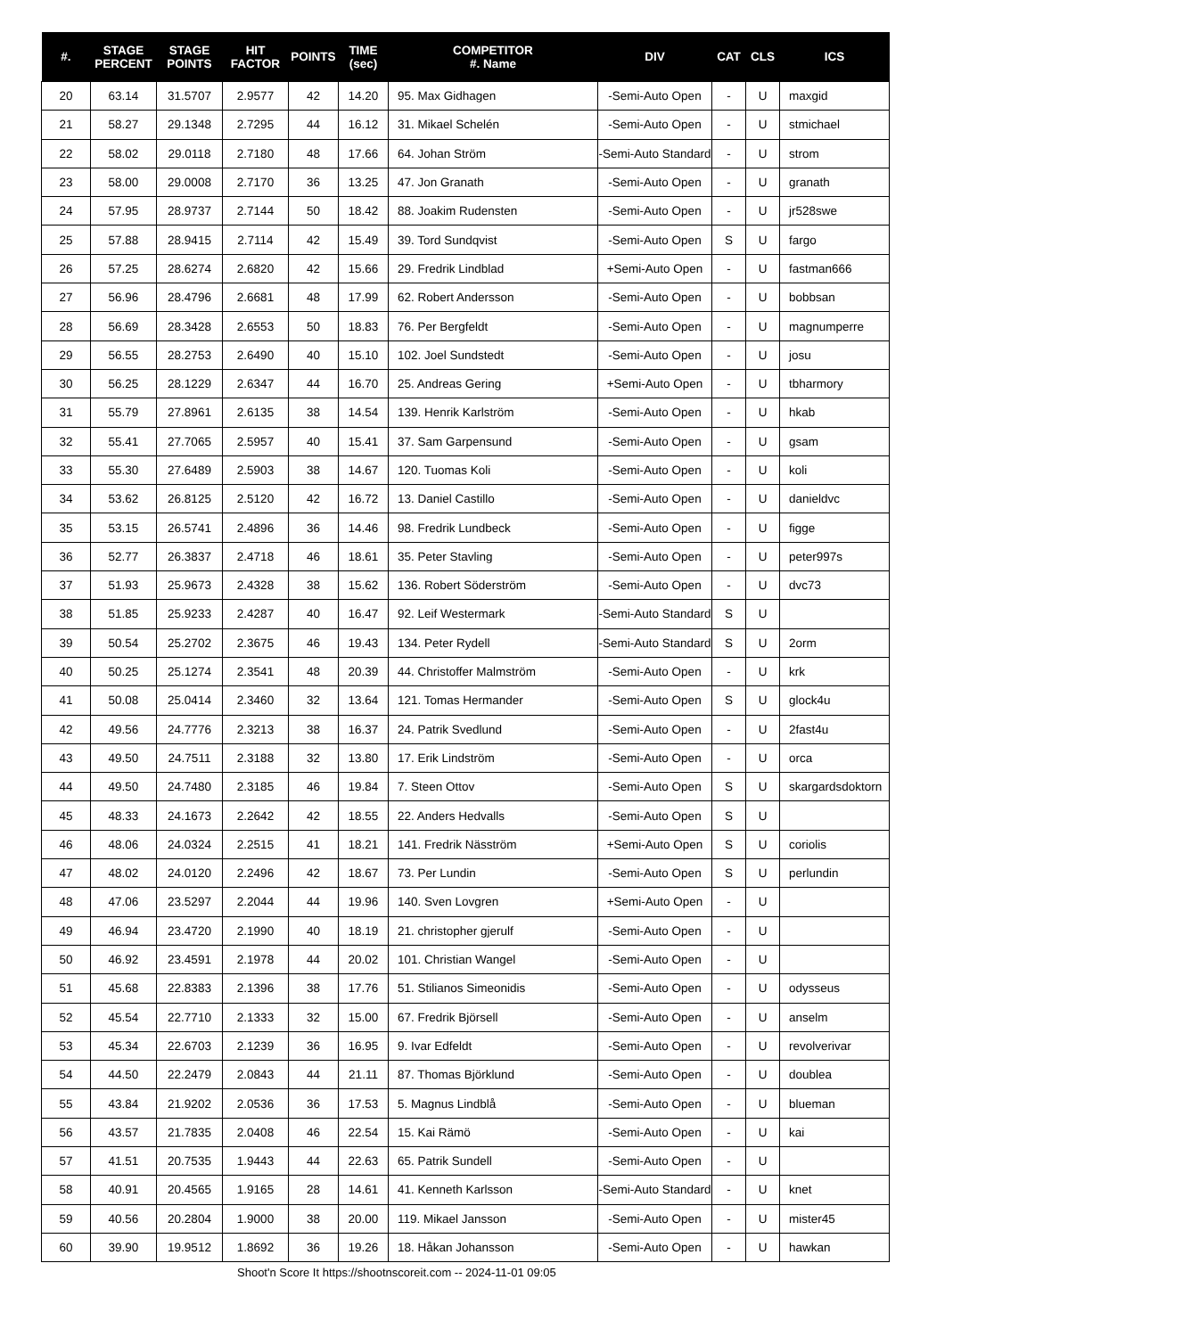| #. | STAGE PERCENT | STAGE POINTS | HIT FACTOR | POINTS | TIME (sec) | COMPETITOR #. Name | DIV | CAT | CLS | ICS |
| --- | --- | --- | --- | --- | --- | --- | --- | --- | --- | --- |
| 20 | 63.14 | 31.5707 | 2.9577 | 42 | 14.20 | 95. Max Gidhagen | -Semi-Auto Open | - | U | maxgid |
| 21 | 58.27 | 29.1348 | 2.7295 | 44 | 16.12 | 31. Mikael Schelén | -Semi-Auto Open | - | U | stmichael |
| 22 | 58.02 | 29.0118 | 2.7180 | 48 | 17.66 | 64. Johan Ström | -Semi-Auto Standard | - | U | strom |
| 23 | 58.00 | 29.0008 | 2.7170 | 36 | 13.25 | 47. Jon Granath | -Semi-Auto Open | - | U | granath |
| 24 | 57.95 | 28.9737 | 2.7144 | 50 | 18.42 | 88. Joakim Rudensten | -Semi-Auto Open | - | U | jr528swe |
| 25 | 57.88 | 28.9415 | 2.7114 | 42 | 15.49 | 39. Tord Sundqvist | -Semi-Auto Open | S | U | fargo |
| 26 | 57.25 | 28.6274 | 2.6820 | 42 | 15.66 | 29. Fredrik Lindblad | +Semi-Auto Open | - | U | fastman666 |
| 27 | 56.96 | 28.4796 | 2.6681 | 48 | 17.99 | 62. Robert Andersson | -Semi-Auto Open | - | U | bobbsan |
| 28 | 56.69 | 28.3428 | 2.6553 | 50 | 18.83 | 76. Per Bergfeldt | -Semi-Auto Open | - | U | magnumperre |
| 29 | 56.55 | 28.2753 | 2.6490 | 40 | 15.10 | 102. Joel Sundstedt | -Semi-Auto Open | - | U | josu |
| 30 | 56.25 | 28.1229 | 2.6347 | 44 | 16.70 | 25. Andreas Gering | +Semi-Auto Open | - | U | tbharmory |
| 31 | 55.79 | 27.8961 | 2.6135 | 38 | 14.54 | 139. Henrik Karlström | -Semi-Auto Open | - | U | hkab |
| 32 | 55.41 | 27.7065 | 2.5957 | 40 | 15.41 | 37. Sam Garpensund | -Semi-Auto Open | - | U | gsam |
| 33 | 55.30 | 27.6489 | 2.5903 | 38 | 14.67 | 120. Tuomas Koli | -Semi-Auto Open | - | U | koli |
| 34 | 53.62 | 26.8125 | 2.5120 | 42 | 16.72 | 13. Daniel Castillo | -Semi-Auto Open | - | U | danieldvc |
| 35 | 53.15 | 26.5741 | 2.4896 | 36 | 14.46 | 98. Fredrik Lundbeck | -Semi-Auto Open | - | U | figge |
| 36 | 52.77 | 26.3837 | 2.4718 | 46 | 18.61 | 35. Peter Stavling | -Semi-Auto Open | - | U | peter997s |
| 37 | 51.93 | 25.9673 | 2.4328 | 38 | 15.62 | 136. Robert Söderström | -Semi-Auto Open | - | U | dvc73 |
| 38 | 51.85 | 25.9233 | 2.4287 | 40 | 16.47 | 92. Leif Westermark | -Semi-Auto Standard | S | U | |
| 39 | 50.54 | 25.2702 | 2.3675 | 46 | 19.43 | 134. Peter Rydell | -Semi-Auto Standard | S | U | 2orm |
| 40 | 50.25 | 25.1274 | 2.3541 | 48 | 20.39 | 44. Christoffer Malmström | -Semi-Auto Open | - | U | krk |
| 41 | 50.08 | 25.0414 | 2.3460 | 32 | 13.64 | 121. Tomas Hermander | -Semi-Auto Open | S | U | glock4u |
| 42 | 49.56 | 24.7776 | 2.3213 | 38 | 16.37 | 24. Patrik Svedlund | -Semi-Auto Open | - | U | 2fast4u |
| 43 | 49.50 | 24.7511 | 2.3188 | 32 | 13.80 | 17. Erik Lindström | -Semi-Auto Open | - | U | orca |
| 44 | 49.50 | 24.7480 | 2.3185 | 46 | 19.84 | 7. Steen Ottov | -Semi-Auto Open | S | U | skargardsdoktorn |
| 45 | 48.33 | 24.1673 | 2.2642 | 42 | 18.55 | 22. Anders Hedvalls | -Semi-Auto Open | S | U | |
| 46 | 48.06 | 24.0324 | 2.2515 | 41 | 18.21 | 141. Fredrik Näsström | +Semi-Auto Open | S | U | coriolis |
| 47 | 48.02 | 24.0120 | 2.2496 | 42 | 18.67 | 73. Per Lundin | -Semi-Auto Open | S | U | perlundin |
| 48 | 47.06 | 23.5297 | 2.2044 | 44 | 19.96 | 140. Sven Lovgren | +Semi-Auto Open | - | U | |
| 49 | 46.94 | 23.4720 | 2.1990 | 40 | 18.19 | 21. christopher gjerulf | -Semi-Auto Open | - | U | |
| 50 | 46.92 | 23.4591 | 2.1978 | 44 | 20.02 | 101. Christian Wangel | -Semi-Auto Open | - | U | |
| 51 | 45.68 | 22.8383 | 2.1396 | 38 | 17.76 | 51. Stilianos Simeonidis | -Semi-Auto Open | - | U | odysseus |
| 52 | 45.54 | 22.7710 | 2.1333 | 32 | 15.00 | 67. Fredrik Björsell | -Semi-Auto Open | - | U | anselm |
| 53 | 45.34 | 22.6703 | 2.1239 | 36 | 16.95 | 9. Ivar Edfeldt | -Semi-Auto Open | - | U | revolverivar |
| 54 | 44.50 | 22.2479 | 2.0843 | 44 | 21.11 | 87. Thomas Björklund | -Semi-Auto Open | - | U | doublea |
| 55 | 43.84 | 21.9202 | 2.0536 | 36 | 17.53 | 5. Magnus Lindblå | -Semi-Auto Open | - | U | blueman |
| 56 | 43.57 | 21.7835 | 2.0408 | 46 | 22.54 | 15. Kai Rämö | -Semi-Auto Open | - | U | kai |
| 57 | 41.51 | 20.7535 | 1.9443 | 44 | 22.63 | 65. Patrik Sundell | -Semi-Auto Open | - | U | |
| 58 | 40.91 | 20.4565 | 1.9165 | 28 | 14.61 | 41. Kenneth Karlsson | -Semi-Auto Standard | - | U | knet |
| 59 | 40.56 | 20.2804 | 1.9000 | 38 | 20.00 | 119. Mikael Jansson | -Semi-Auto Open | - | U | mister45 |
| 60 | 39.90 | 19.9512 | 1.8692 | 36 | 19.26 | 18. Håkan Johansson | -Semi-Auto Open | - | U | hawkan |
Shoot'n Score It https://shootnscoreit.com -- 2024-11-01 09:05